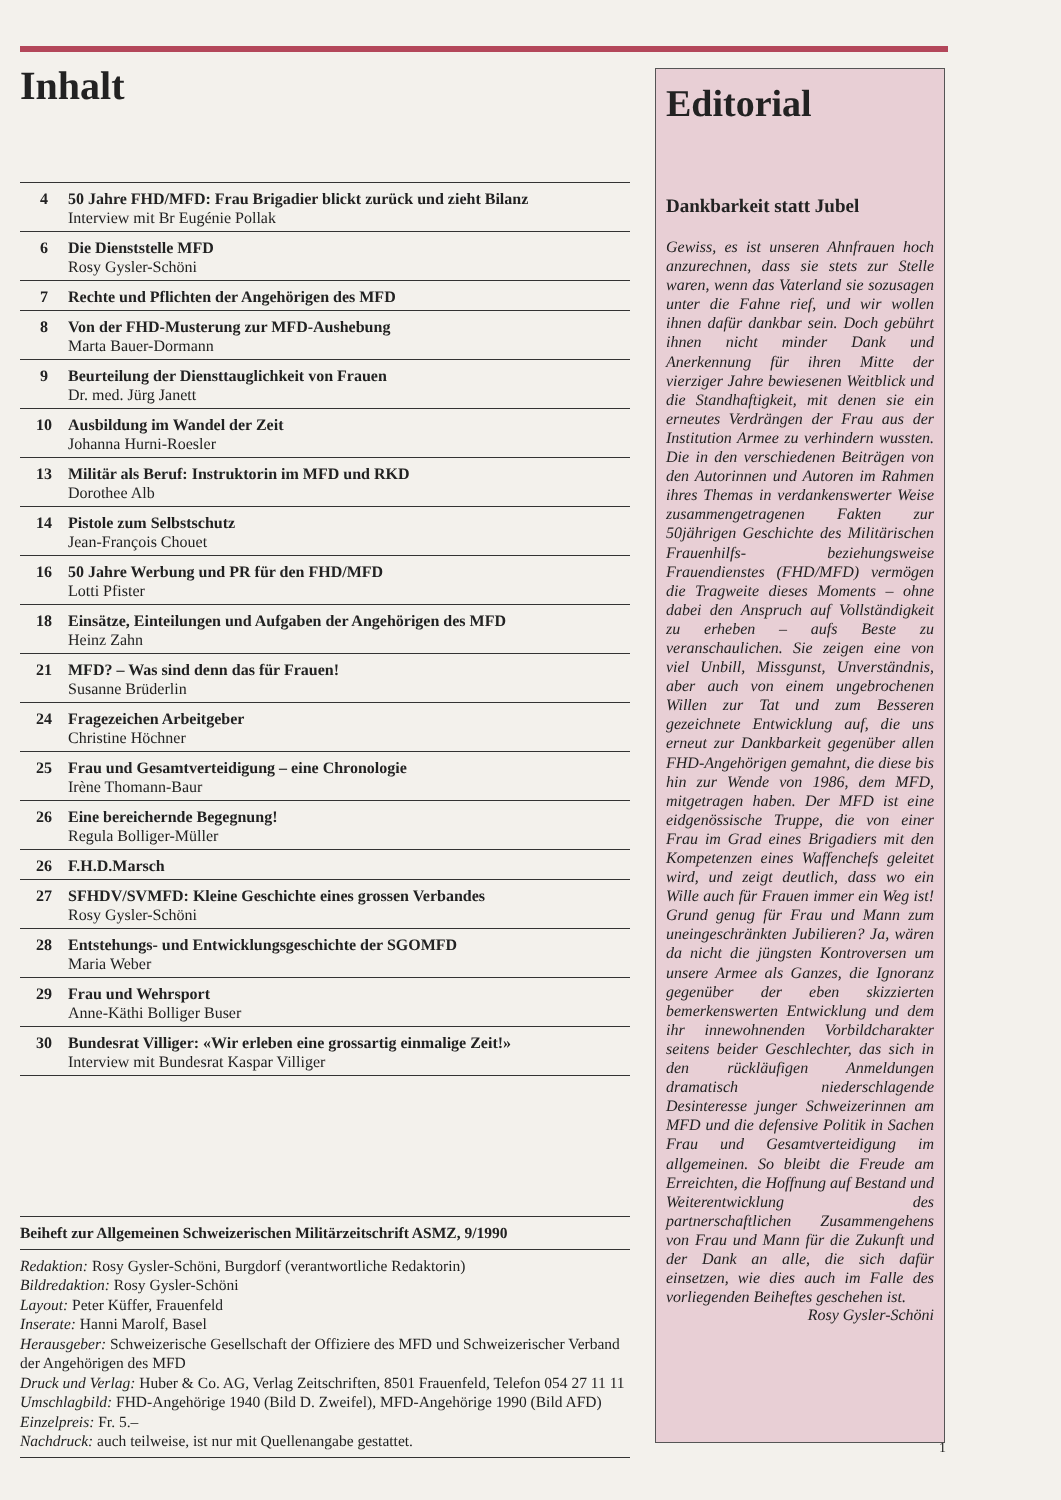Inhalt
4 50 Jahre FHD/MFD: Frau Brigadier blickt zurück und zieht Bilanz
Interview mit Br Eugénie Pollak
6 Die Dienststelle MFD
Rosy Gysler-Schöni
7 Rechte und Pflichten der Angehörigen des MFD
8 Von der FHD-Musterung zur MFD-Aushebung
Marta Bauer-Dormann
9 Beurteilung der Diensttauglichkeit von Frauen
Dr. med. Jürg Janett
10 Ausbildung im Wandel der Zeit
Johanna Hurni-Roesler
13 Militär als Beruf: Instruktorin im MFD und RKD
Dorothee Alb
14 Pistole zum Selbstschutz
Jean-François Chouet
16 50 Jahre Werbung und PR für den FHD/MFD
Lotti Pfister
18 Einsätze, Einteilungen und Aufgaben der Angehörigen des MFD
Heinz Zahn
21 MFD? – Was sind denn das für Frauen!
Susanne Brüderlin
24 Fragezeichen Arbeitgeber
Christine Höchner
25 Frau und Gesamtverteidigung – eine Chronologie
Irène Thomann-Baur
26 Eine bereichernde Begegnung!
Regula Bolliger-Müller
26 F.H.D.Marsch
27 SFHDV/SVMFD: Kleine Geschichte eines grossen Verbandes
Rosy Gysler-Schöni
28 Entstehungs- und Entwicklungsgeschichte der SGOMFD
Maria Weber
29 Frau und Wehrsport
Anne-Käthi Bolliger Buser
30 Bundesrat Villiger: «Wir erleben eine grossartig einmalige Zeit!»
Interview mit Bundesrat Kaspar Villiger
Beiheft zur Allgemeinen Schweizerischen Militärzeitschrift ASMZ, 9/1990
Redaktion: Rosy Gysler-Schöni, Burgdorf (verantwortliche Redaktorin)
Bildredaktion: Rosy Gysler-Schöni
Layout: Peter Küffer, Frauenfeld
Inserate: Hanni Marolf, Basel
Herausgeber: Schweizerische Gesellschaft der Offiziere des MFD und Schweizerischer Verband der Angehörigen des MFD
Druck und Verlag: Huber & Co. AG, Verlag Zeitschriften, 8501 Frauenfeld, Telefon 054 27 11 11
Umschlagbild: FHD-Angehörige 1940 (Bild D. Zweifel), MFD-Angehörige 1990 (Bild AFD)
Einzelpreis: Fr. 5.–
Nachdruck: auch teilweise, ist nur mit Quellenangabe gestattet.
Editorial
Dankbarkeit statt Jubel
Gewiss, es ist unseren Ahnfrauen hoch anzurechnen, dass sie stets zur Stelle waren, wenn das Vaterland sie sozusagen unter die Fahne rief, und wir wollen ihnen dafür dankbar sein. Doch gebührt ihnen nicht minder Dank und Anerkennung für ihren Mitte der vierziger Jahre bewiesenen Weitblick und die Standhaftigkeit, mit denen sie ein erneutes Verdrängen der Frau aus der Institution Armee zu verhindern wussten. Die in den verschiedenen Beiträgen von den Autorinnen und Autoren im Rahmen ihres Themas in verdankenswerter Weise zusammengetragenen Fakten zur 50jährigen Geschichte des Militärischen Frauenhilfs- beziehungsweise Frauendienstes (FHD/MFD) vermögen die Tragweite dieses Moments – ohne dabei den Anspruch auf Vollständigkeit zu erheben – aufs Beste zu veranschaulichen. Sie zeigen eine von viel Unbill, Missgunst, Unverständnis, aber auch von einem ungebrochenen Willen zur Tat und zum Besseren gezeichnete Entwicklung auf, die uns erneut zur Dankbarkeit gegenüber allen FHD-Angehörigen gemahnt, die diese bis hin zur Wende von 1986, dem MFD, mitgetragen haben. Der MFD ist eine eidgenössische Truppe, die von einer Frau im Grad eines Brigadiers mit den Kompetenzen eines Waffenchefs geleitet wird, und zeigt deutlich, dass wo ein Wille auch für Frauen immer ein Weg ist! Grund genug für Frau und Mann zum uneingeschränkten Jubilieren? Ja, wären da nicht die jüngsten Kontroversen um unsere Armee als Ganzes, die Ignoranz gegenüber der eben skizzierten bemerkenswerten Entwicklung und dem ihr innewohnenden Vorbildcharakter seitens beider Geschlechter, das sich in den rückläufigen Anmeldungen dramatisch niederschlagende Desinteresse junger Schweizerinnen am MFD und die defensive Politik in Sachen Frau und Gesamtverteidigung im allgemeinen. So bleibt die Freude am Erreichten, die Hoffnung auf Bestand und Weiterentwicklung des partnerschaftlichen Zusammengehens von Frau und Mann für die Zukunft und der Dank an alle, die sich dafür einsetzen, wie dies auch im Falle des vorliegenden Beiheftes geschehen ist.
Rosy Gysler-Schöni
1